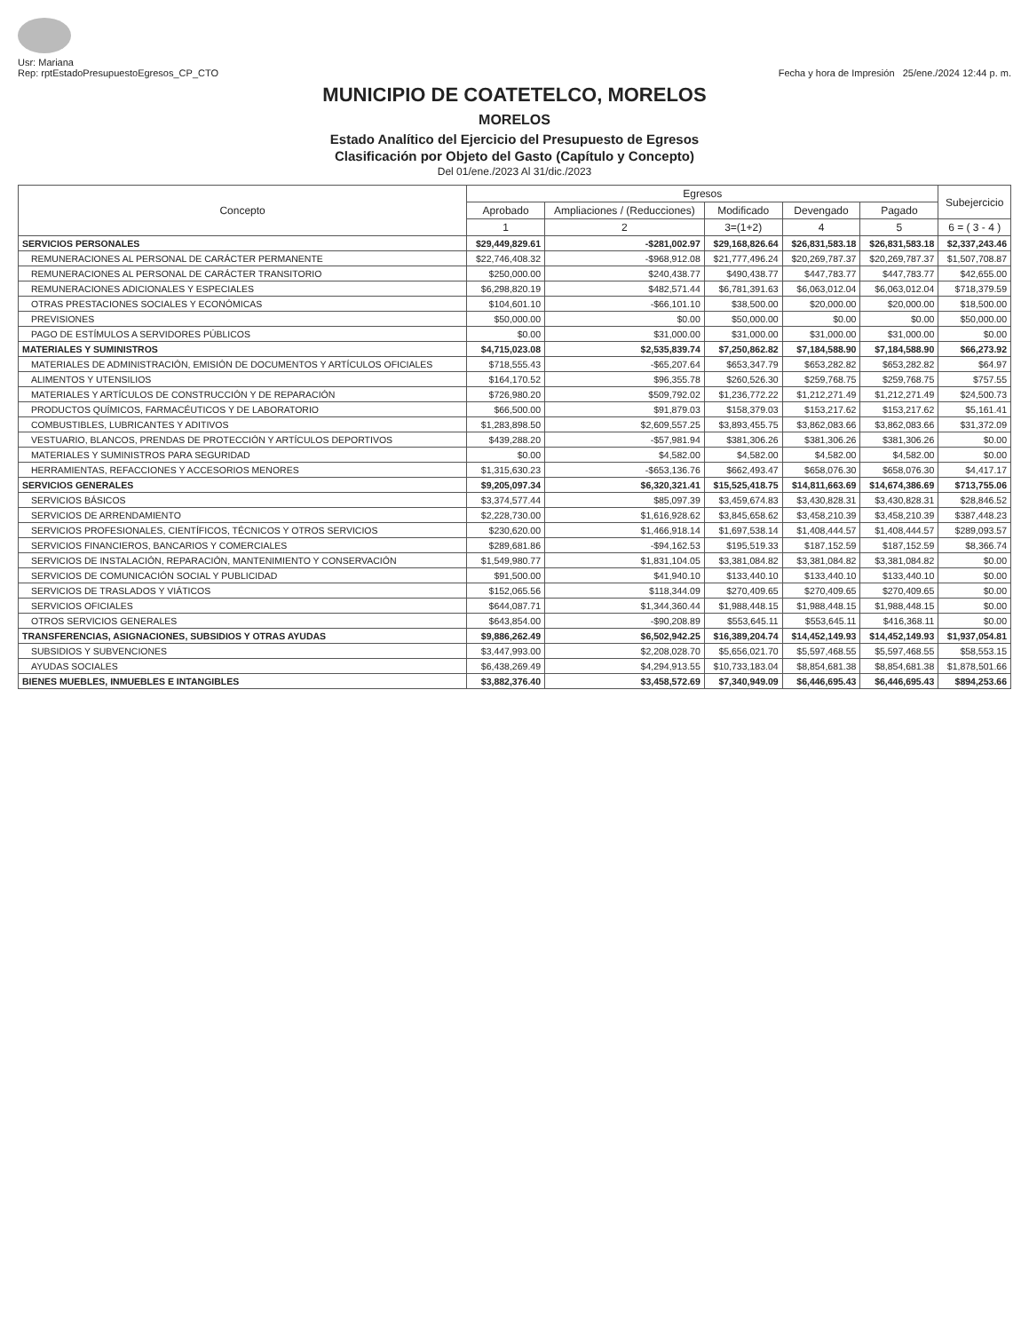Usr: Mariana
Rep: rptEstadoPresupuestoEgresos_CP_CTO
Fecha y hora de Impresión 25/ene./2024 12:44 p. m.
MUNICIPIO DE COATETELCO, MORELOS
MORELOS
Estado Analítico del Ejercicio del Presupuesto de Egresos
Clasificación por Objeto del Gasto (Capítulo y Concepto)
Del 01/ene./2023 Al 31/dic./2023
| Concepto | Egresos | | | | | Subejercicio |
| --- | --- | --- | --- | --- | --- | --- |
| | Aprobado | Ampliaciones / (Reducciones) | Modificado | Devengado | Pagado | |
| | 1 | 2 | 3=(1+2) | 4 | 5 | 6 = ( 3 - 4 ) |
| SERVICIOS PERSONALES | $29,449,829.61 | -$281,002.97 | $29,168,826.64 | $26,831,583.18 | $26,831,583.18 | $2,337,243.46 |
| REMUNERACIONES AL PERSONAL DE CARÁCTER PERMANENTE | $22,746,408.32 | -$968,912.08 | $21,777,496.24 | $20,269,787.37 | $20,269,787.37 | $1,507,708.87 |
| REMUNERACIONES AL PERSONAL DE CARÁCTER TRANSITORIO | $250,000.00 | $240,438.77 | $490,438.77 | $447,783.77 | $447,783.77 | $42,655.00 |
| REMUNERACIONES ADICIONALES Y ESPECIALES | $6,298,820.19 | $482,571.44 | $6,781,391.63 | $6,063,012.04 | $6,063,012.04 | $718,379.59 |
| OTRAS PRESTACIONES SOCIALES Y ECONÓMICAS | $104,601.10 | -$66,101.10 | $38,500.00 | $20,000.00 | $20,000.00 | $18,500.00 |
| PREVISIONES | $50,000.00 | $0.00 | $50,000.00 | $0.00 | $0.00 | $50,000.00 |
| PAGO DE ESTÍMULOS A SERVIDORES PÚBLICOS | $0.00 | $31,000.00 | $31,000.00 | $31,000.00 | $31,000.00 | $0.00 |
| MATERIALES Y SUMINISTROS | $4,715,023.08 | $2,535,839.74 | $7,250,862.82 | $7,184,588.90 | $7,184,588.90 | $66,273.92 |
| MATERIALES DE ADMINISTRACIÓN, EMISIÓN DE DOCUMENTOS Y ARTÍCULOS OFICIALES | $718,555.43 | -$65,207.64 | $653,347.79 | $653,282.82 | $653,282.82 | $64.97 |
| ALIMENTOS Y UTENSILIOS | $164,170.52 | $96,355.78 | $260,526.30 | $259,768.75 | $259,768.75 | $757.55 |
| MATERIALES Y ARTÍCULOS DE CONSTRUCCIÓN Y DE REPARACIÓN | $726,980.20 | $509,792.02 | $1,236,772.22 | $1,212,271.49 | $1,212,271.49 | $24,500.73 |
| PRODUCTOS QUÍMICOS, FARMACÉUTICOS Y DE LABORATORIO | $66,500.00 | $91,879.03 | $158,379.03 | $153,217.62 | $153,217.62 | $5,161.41 |
| COMBUSTIBLES, LUBRICANTES Y ADITIVOS | $1,283,898.50 | $2,609,557.25 | $3,893,455.75 | $3,862,083.66 | $3,862,083.66 | $31,372.09 |
| VESTUARIO, BLANCOS, PRENDAS DE PROTECCIÓN Y ARTÍCULOS DEPORTIVOS | $439,288.20 | -$57,981.94 | $381,306.26 | $381,306.26 | $381,306.26 | $0.00 |
| MATERIALES Y SUMINISTROS PARA SEGURIDAD | $0.00 | $4,582.00 | $4,582.00 | $4,582.00 | $4,582.00 | $0.00 |
| HERRAMIENTAS, REFACCIONES Y ACCESORIOS MENORES | $1,315,630.23 | -$653,136.76 | $662,493.47 | $658,076.30 | $658,076.30 | $4,417.17 |
| SERVICIOS GENERALES | $9,205,097.34 | $6,320,321.41 | $15,525,418.75 | $14,811,663.69 | $14,674,386.69 | $713,755.06 |
| SERVICIOS BÁSICOS | $3,374,577.44 | $85,097.39 | $3,459,674.83 | $3,430,828.31 | $3,430,828.31 | $28,846.52 |
| SERVICIOS DE ARRENDAMIENTO | $2,228,730.00 | $1,616,928.62 | $3,845,658.62 | $3,458,210.39 | $3,458,210.39 | $387,448.23 |
| SERVICIOS PROFESIONALES, CIENTÍFICOS, TÉCNICOS Y OTROS SERVICIOS | $230,620.00 | $1,466,918.14 | $1,697,538.14 | $1,408,444.57 | $1,408,444.57 | $289,093.57 |
| SERVICIOS FINANCIEROS, BANCARIOS Y COMERCIALES | $289,681.86 | -$94,162.53 | $195,519.33 | $187,152.59 | $187,152.59 | $8,366.74 |
| SERVICIOS DE INSTALACIÓN, REPARACIÓN, MANTENIMIENTO Y CONSERVACIÓN | $1,549,980.77 | $1,831,104.05 | $3,381,084.82 | $3,381,084.82 | $3,381,084.82 | $0.00 |
| SERVICIOS DE COMUNICACIÓN SOCIAL Y PUBLICIDAD | $91,500.00 | $41,940.10 | $133,440.10 | $133,440.10 | $133,440.10 | $0.00 |
| SERVICIOS DE TRASLADOS Y VIÁTICOS | $152,065.56 | $118,344.09 | $270,409.65 | $270,409.65 | $270,409.65 | $0.00 |
| SERVICIOS OFICIALES | $644,087.71 | $1,344,360.44 | $1,988,448.15 | $1,988,448.15 | $1,988,448.15 | $0.00 |
| OTROS SERVICIOS GENERALES | $643,854.00 | -$90,208.89 | $553,645.11 | $553,645.11 | $416,368.11 | $0.00 |
| TRANSFERENCIAS, ASIGNACIONES, SUBSIDIOS Y OTRAS AYUDAS | $9,886,262.49 | $6,502,942.25 | $16,389,204.74 | $14,452,149.93 | $14,452,149.93 | $1,937,054.81 |
| SUBSIDIOS Y SUBVENCIONES | $3,447,993.00 | $2,208,028.70 | $5,656,021.70 | $5,597,468.55 | $5,597,468.55 | $58,553.15 |
| AYUDAS SOCIALES | $6,438,269.49 | $4,294,913.55 | $10,733,183.04 | $8,854,681.38 | $8,854,681.38 | $1,878,501.66 |
| BIENES MUEBLES, INMUEBLES E INTANGIBLES | $3,882,376.40 | $3,458,572.69 | $7,340,949.09 | $6,446,695.43 | $6,446,695.43 | $894,253.66 |